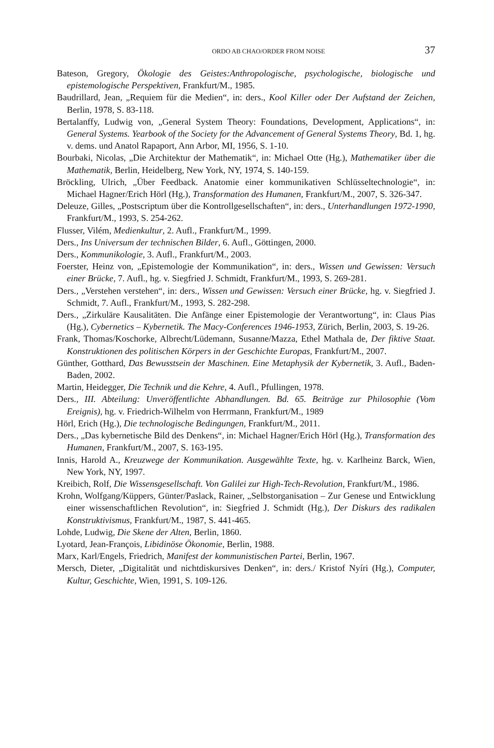ORDO AB CHAO/ORDER FROM NOISE 37
Bateson, Gregory, Ökologie des Geistes:Anthropologische, psychologische, biologische und epistemologische Perspektiven, Frankfurt/M., 1985.
Baudrillard, Jean, „Requiem für die Medien“, in: ders., Kool Killer oder Der Aufstand der Zeichen, Berlin, 1978, S. 83-118.
Bertalanffy, Ludwig von, „General System Theory: Foundations, Development, Applications“, in: General Systems. Yearbook of the Society for the Advancement of General Systems Theory, Bd. 1, hg. v. dems. und Anatol Rapaport, Ann Arbor, MI, 1956, S. 1-10.
Bourbaki, Nicolas, „Die Architektur der Mathematik“, in: Michael Otte (Hg.), Mathematiker über die Mathematik, Berlin, Heidelberg, New York, NY, 1974, S. 140-159.
Bröckling, Ulrich, „Über Feedback. Anatomie einer kommunikativen Schlüsseltechnologie“, in: Michael Hagner/Erich Hörl (Hg.), Transformation des Humanen, Frankfurt/M., 2007, S. 326-347.
Deleuze, Gilles, „Postscriptum über die Kontrollgesellschaften“, in: ders., Unterhandlungen 1972-1990, Frankfurt/M., 1993, S. 254-262.
Flusser, Vilém, Medienkultur, 2. Aufl., Frankfurt/M., 1999.
Ders., Ins Universum der technischen Bilder, 6. Aufl., Göttingen, 2000.
Ders., Kommunikologie, 3. Aufl., Frankfurt/M., 2003.
Foerster, Heinz von, „Epistemologie der Kommunikation“, in: ders., Wissen und Gewissen: Versuch einer Brücke, 7. Aufl., hg. v. Siegfried J. Schmidt, Frankfurt/M., 1993, S. 269-281.
Ders., „Verstehen verstehen“, in: ders., Wissen und Gewissen: Versuch einer Brücke, hg. v. Siegfried J. Schmidt, 7. Aufl., Frankfurt/M., 1993, S. 282-298.
Ders., „Zirkuläre Kausalitäten. Die Anfänge einer Epistemologie der Verantwortung“, in: Claus Pias (Hg.), Cybernetics – Kybernetik. The Macy-Conferences 1946-1953, Zürich, Berlin, 2003, S. 19-26.
Frank, Thomas/Koschorke, Albrecht/Lüdemann, Susanne/Mazza, Ethel Mathala de, Der fiktive Staat. Konstruktionen des politischen Körpers in der Geschichte Europas, Frankfurt/M., 2007.
Günther, Gotthard, Das Bewusstsein der Maschinen. Eine Metaphysik der Kybernetik, 3. Aufl., Baden-Baden, 2002.
Martin, Heidegger, Die Technik und die Kehre, 4. Aufl., Pfullingen, 1978.
Ders., III. Abteilung: Unveröffentlichte Abhandlungen. Bd. 65. Beiträge zur Philosophie (Vom Ereignis), hg. v. Friedrich-Wilhelm von Herrmann, Frankfurt/M., 1989
Hörl, Erich (Hg.), Die technologische Bedingungen, Frankfurt/M., 2011.
Ders., „Das kybernetische Bild des Denkens“, in: Michael Hagner/Erich Hörl (Hg.), Transformation des Humanen, Frankfurt/M., 2007, S. 163-195.
Innis, Harold A., Kreuzwege der Kommunikation. Ausgewählte Texte, hg. v. Karlheinz Barck, Wien, New York, NY, 1997.
Kreibich, Rolf, Die Wissensgesellschaft. Von Galilei zur High-Tech-Revolution, Frankfurt/M., 1986.
Krohn, Wolfgang/Küppers, Günter/Paslack, Rainer, „Selbstorganisation – Zur Genese und Entwicklung einer wissenschaftlichen Revolution“, in: Siegfried J. Schmidt (Hg.), Der Diskurs des radikalen Konstruktivismus, Frankfurt/M., 1987, S. 441-465.
Lohde, Ludwig, Die Skene der Alten, Berlin, 1860.
Lyotard, Jean-François, Libidinöse Ökonomie, Berlin, 1988.
Marx, Karl/Engels, Friedrich, Manifest der kommunistischen Partei, Berlin, 1967.
Mersch, Dieter, „Digitalität und nichtdiskursives Denken“, in: ders./ Kristof Nyíri (Hg.), Computer, Kultur, Geschichte, Wien, 1991, S. 109-126.